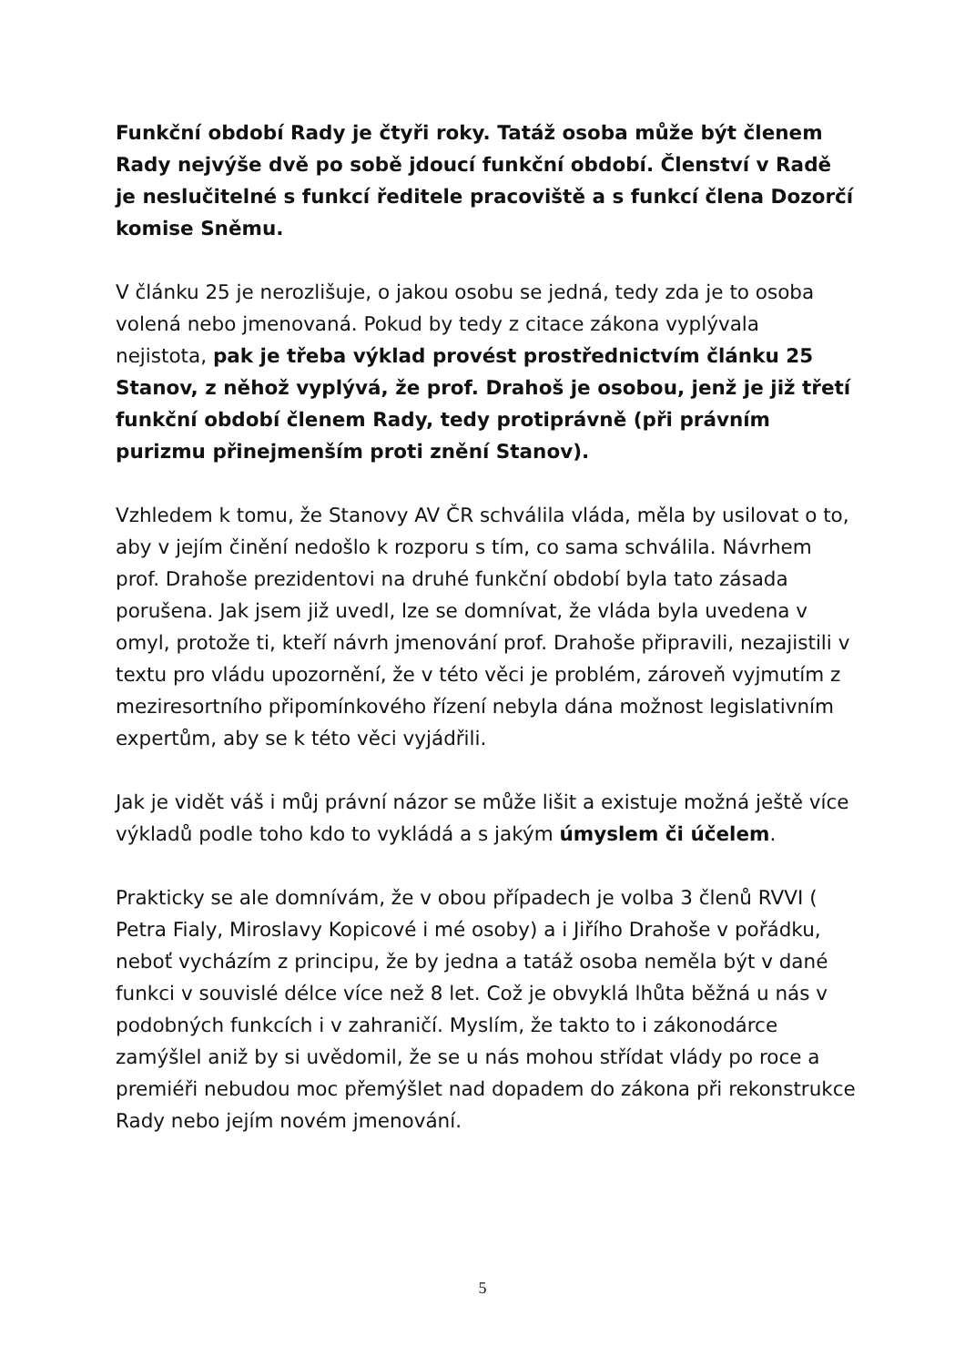Funkční období Rady je čtyři roky. Tatáž osoba může být členem Rady nejvýše dvě po sobě jdoucí funkční období. Členství v Radě je neslučitelné s funkcí ředitele pracoviště a s funkcí člena Dozorčí komise Sněmu.
V článku 25 je nerozlišuje, o jakou osobu se jedná, tedy zda je to osoba volená nebo jmenovaná. Pokud by tedy z citace zákona vyplývala nejistota, pak je třeba výklad provést prostřednictvím článku 25 Stanov, z něhož vyplývá, že prof. Drahoš je osobou, jenž je již třetí funkční období členem Rady, tedy protiprávně (při právním purizmu přinejmenším proti znění Stanov).
Vzhledem k tomu, že Stanovy AV ČR schválila vláda, měla by usilovat o to, aby v jejím činění nedošlo k rozporu s tím, co sama schválila. Návrhem prof. Drahoše prezidentovi na druhé funkční období byla tato zásada porušena. Jak jsem již uvedl, lze se domnívat, že vláda byla uvedena v omyl, protože ti, kteří návrh jmenování prof. Drahoše připravili, nezajistili v textu pro vládu upozornění, že v této věci je problém, zároveň vyjmutím z meziresortního připomínkového řízení nebyla dána možnost legislativním expertům, aby se k této věci vyjádřili.
Jak je vidět váš i můj právní názor se může lišit a existuje možná ještě více výkladů podle toho kdo to vykládá a s jakým úmyslem či účelem.
Prakticky se ale domnívám, že v obou případech je volba 3 členů RVVI ( Petra Fialy, Miroslavy Kopicové i mé osoby) a i Jiřího Drahoše v pořádku, neboť vycházím z principu, že by jedna a tatáž osoba neměla být v dané funkci v souvislé délce více než 8 let. Což je obvyklá lhůta běžná u nás v podobných funkcích i v zahraničí. Myslím, že takto to i zákonodárce zamýšlel aniž by si uvědomil, že se u nás mohou střídat vlády po roce a premiéři nebudou moc přemýšlet nad dopadem do zákona při rekonstrukce Rady nebo jejím novém jmenování.
5